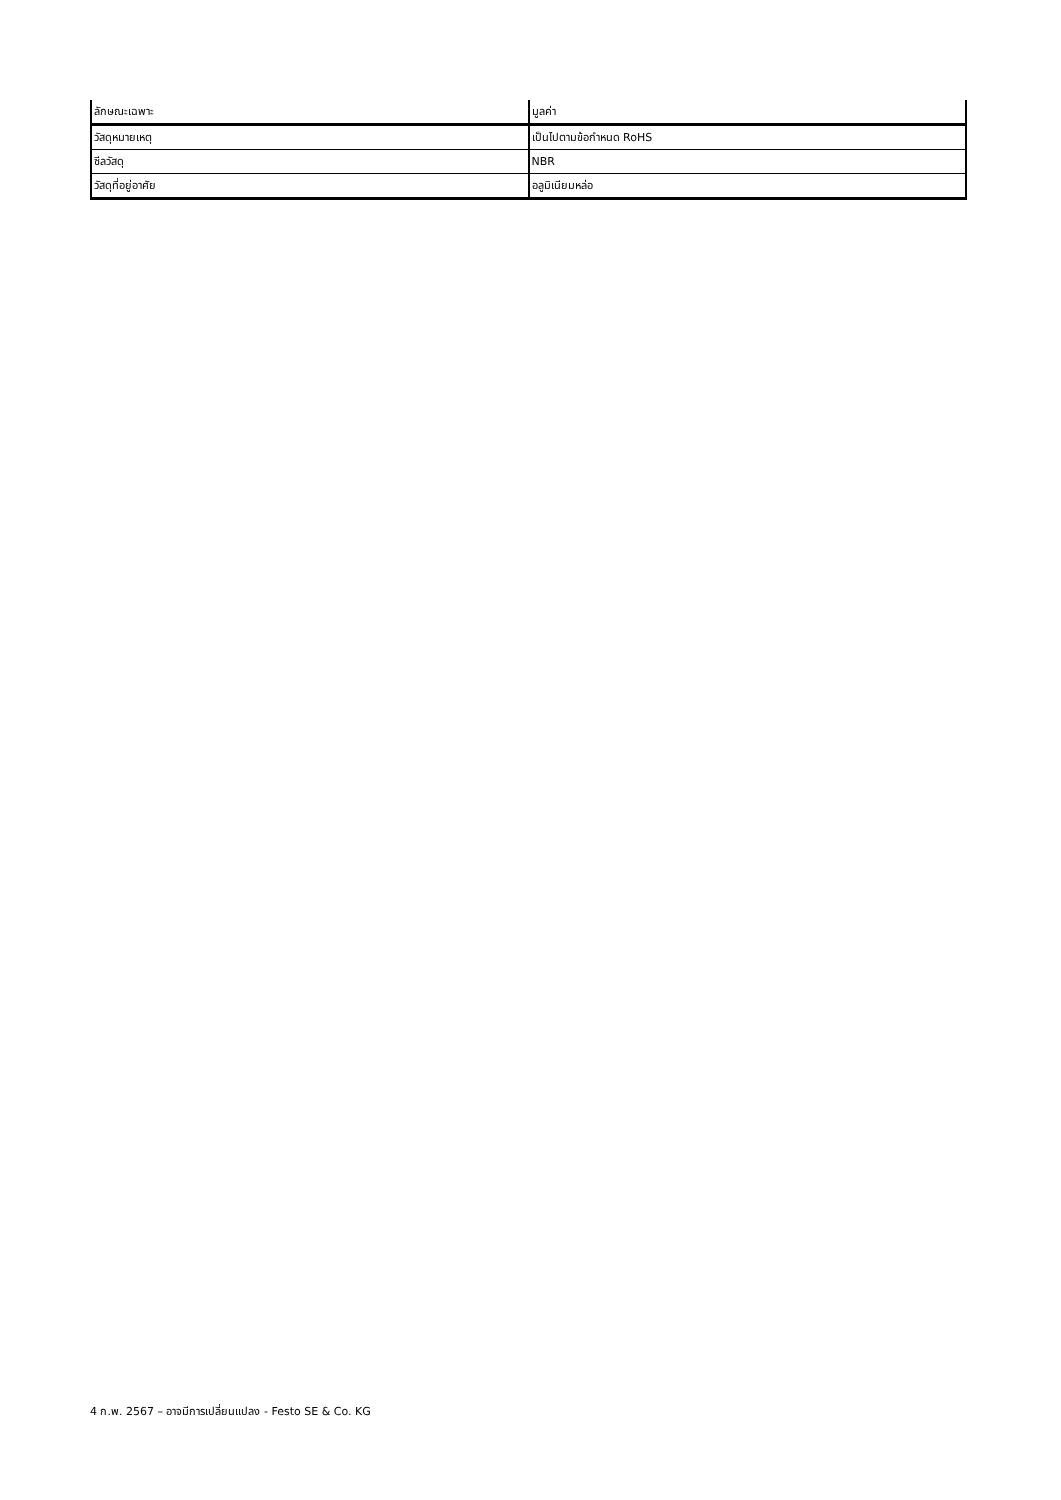| ลักษณะเฉพาะ | มูลค่า |
| --- | --- |
| วัสดุหมายเหตุ | เป็นไปตามข้อกำหนด RoHS |
| ซีลวัสดุ | NBR |
| วัสดุที่อยู่อาศัย | อลูมิเนียมหล่อ |
4 ก.พ. 2567 – อาจมีการเปลี่ยนแปลง - Festo SE & Co. KG